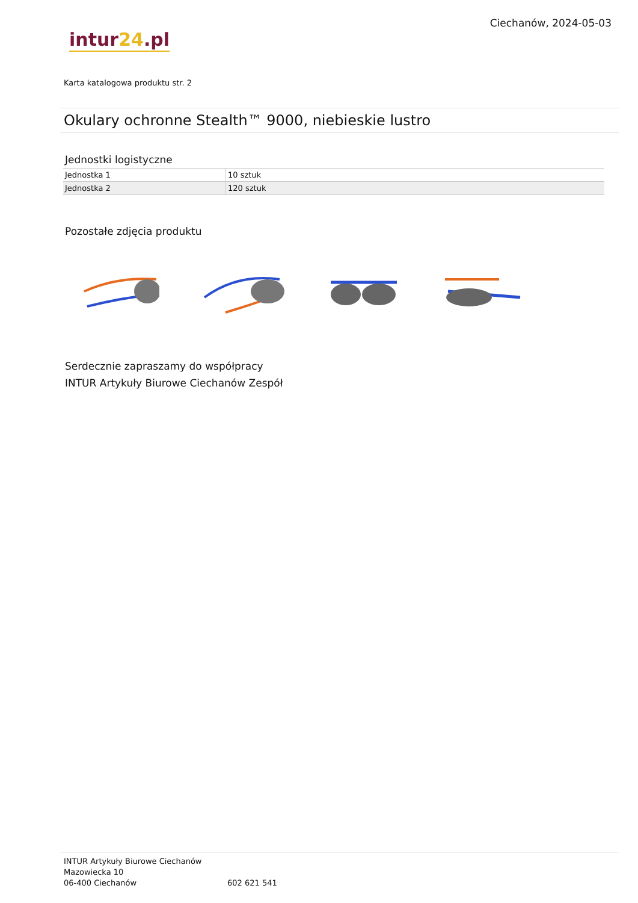intur24.pl
Ciechanów, 2024-05-03
Karta katalogowa produktu str. 2
Okulary ochronne Stealth™ 9000, niebieskie lustro
Jednostki logistyczne
| Jednostka 1 | 10 sztuk |
| Jednostka 2 | 120 sztuk |
Pozostałe zdjęcia produktu
Serdecznie zapraszamy do współpracy
INTUR Artykuły Biurowe Ciechanów Zespół
INTUR Artykuły Biurowe Ciechanów
Mazowiecka 10
06-400 Ciechanów
602 621 541